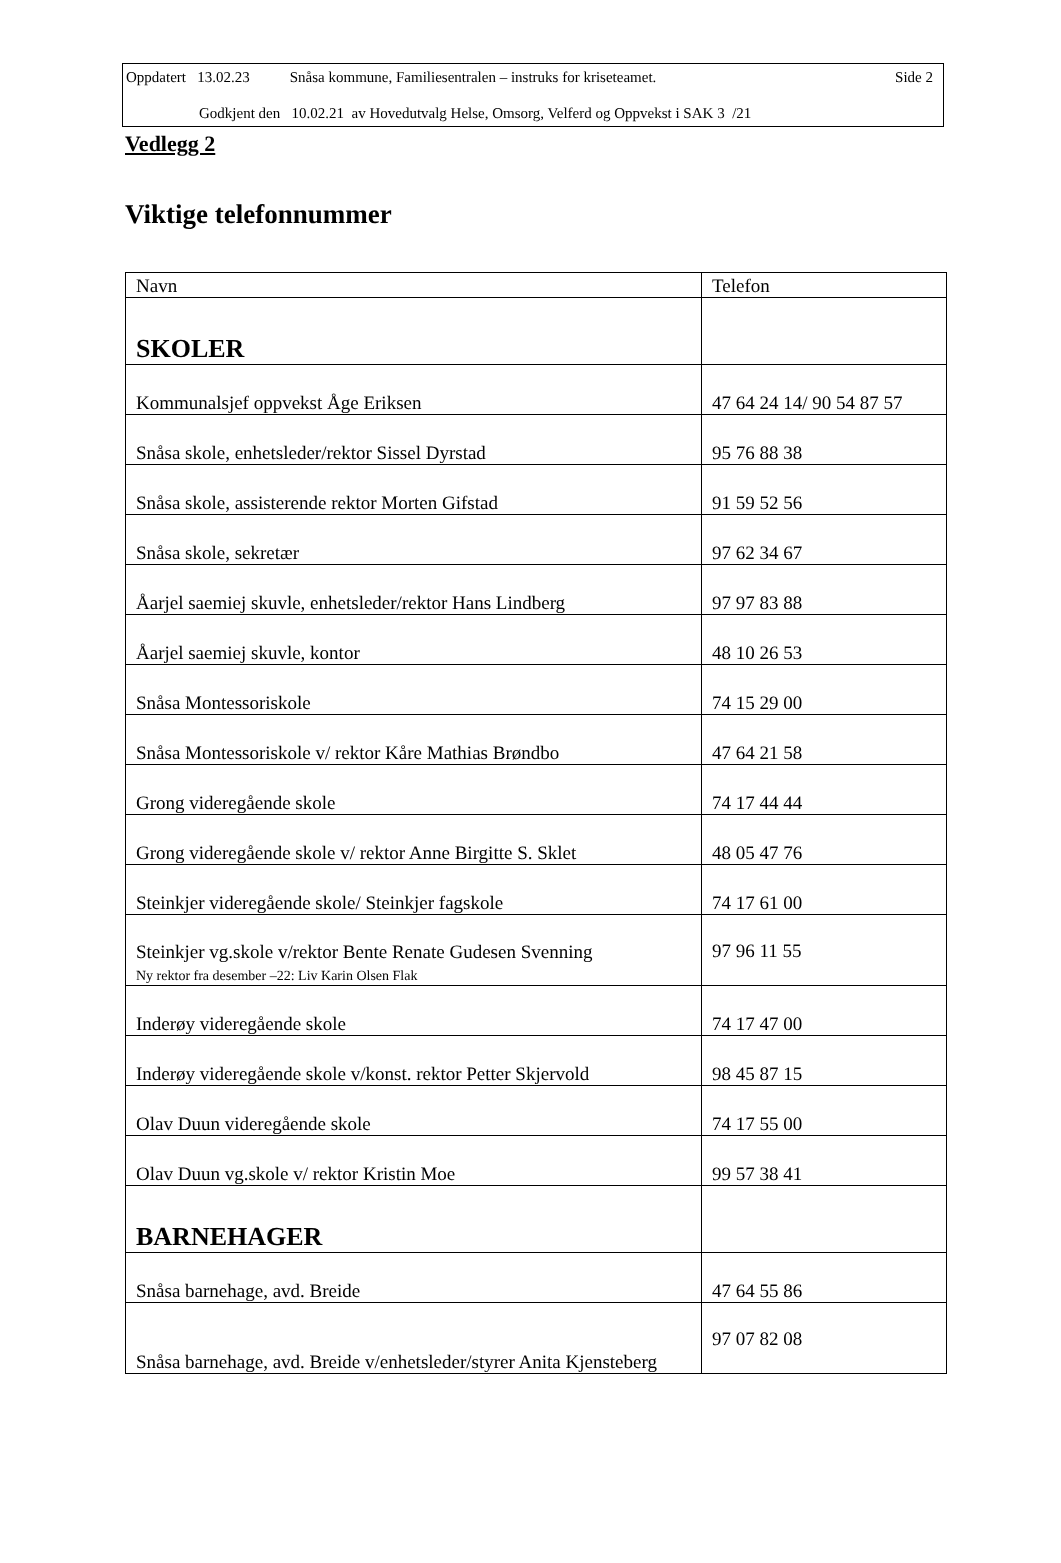Oppdatert 13.02.23 Snåsa kommune, Familiesentralen – instruks for kriseteamet. Side 2
Godkjent den 10.02.21 av Hovedutvalg Helse, Omsorg, Velferd og Oppvekst i SAK 3 /21
Vedlegg 2
Viktige telefonnummer
| Navn | Telefon |
| --- | --- |
| SKOLER | |
| Kommunalsjef oppvekst Åge Eriksen | 47 64 24 14/ 90 54 87 57 |
| Snåsa skole, enhetsleder/rektor Sissel Dyrstad | 95 76 88 38 |
| Snåsa skole, assisterende rektor Morten Gifstad | 91 59 52 56 |
| Snåsa skole, sekretær | 97 62 34 67 |
| Åarjel saemiej skuvle, enhetsleder/rektor Hans Lindberg | 97 97 83 88 |
| Åarjel saemiej skuvle, kontor | 48 10 26 53 |
| Snåsa Montessoriskole | 74 15 29 00 |
| Snåsa Montessoriskole v/ rektor Kåre Mathias Brøndbo | 47 64 21 58 |
| Grong videregående skole | 74 17 44 44 |
| Grong videregående skole v/ rektor Anne Birgitte S. Sklet | 48 05 47 76 |
| Steinkjer videregående skole/ Steinkjer fagskole | 74 17 61 00 |
| Steinkjer vg.skole v/rektor Bente Renate Gudesen Svenning Ny rektor fra desember –22: Liv Karin Olsen Flak | 97 96 11 55 |
| Inderøy videregående skole | 74 17 47 00 |
| Inderøy videregående skole v/konst. rektor Petter Skjervold | 98 45 87 15 |
| Olav Duun videregående skole | 74 17 55 00 |
| Olav Duun vg.skole v/ rektor Kristin Moe | 99 57 38 41 |
| BARNEHAGER | |
| Snåsa barnehage, avd. Breide | 47 64 55 86 |
| Snåsa barnehage, avd. Breide v/enhetsleder/styrer Anita Kjensteberg | 97 07 82 08 |